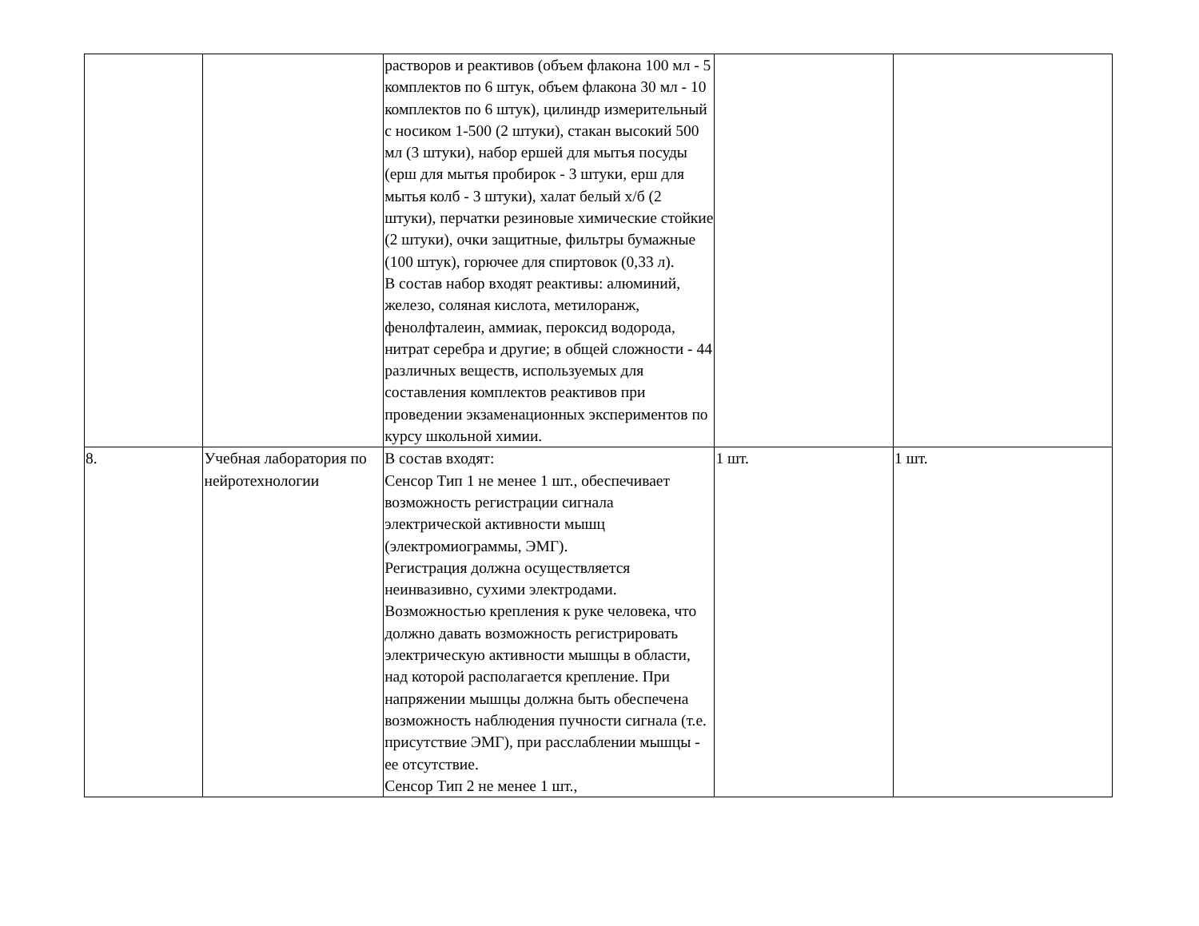| | | растворов и реактивов (объем флакона 100 мл - 5 комплектов по 6 штук, объем флакона 30 мл - 10 комплектов по 6 штук), цилиндр измерительный с носиком 1-500 (2 штуки), стакан высокий 500 мл (3 штуки), набор ершей для мытья посуды (ерш для мытья пробирок - 3 штуки, ерш для мытья колб - 3 штуки), халат белый х/б (2 штуки), перчатки резиновые химические стойкие (2 штуки), очки защитные, фильтры бумажные (100 штук), горючее для спиртовок (0,33 л). В состав набор входят реактивы: алюминий, железо, соляная кислота, метилоранж, фенолфталеин, аммиак, пероксид водорода, нитрат серебра и другие; в общей сложности - 44 различных веществ, используемых для составления комплектов реактивов при проведении экзаменационных экспериментов по курсу школьной химии. | | |
| 8. | Учебная лаборатория по нейротехнологии | В состав входят: Сенсор Тип 1 не менее 1 шт., обеспечивает возможность регистрации сигнала электрической активности мышц (электромиограммы, ЭМГ). Регистрация должна осуществляется неинвазивно, сухими электродами. Возможностью крепления к руке человека, что должно давать возможность регистрировать электрическую активности мышцы в области, над которой располагается крепление. При напряжении мышцы должна быть обеспечена возможность наблюдения пучности сигнала (т.е. присутствие ЭМГ), при расслаблении мышцы - ее отсутствие. Сенсор Тип 2 не менее 1 шт., | 1 шт. | 1 шт. |